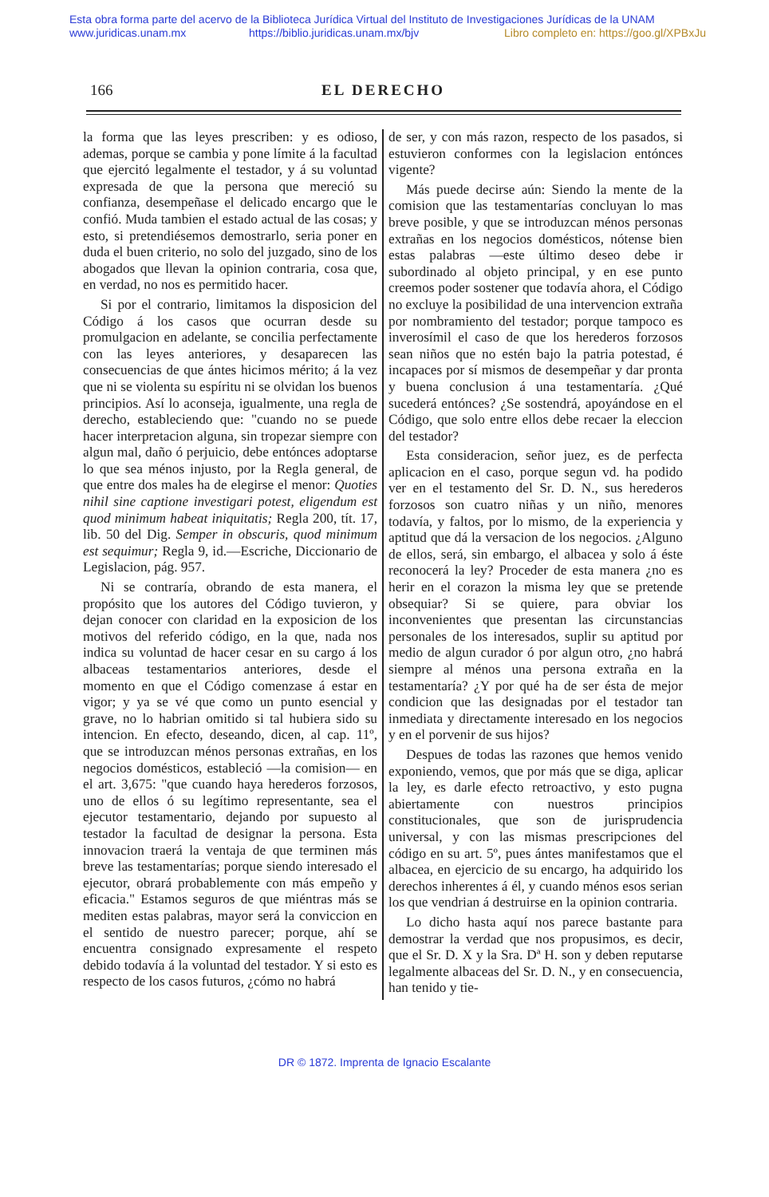Esta obra forma parte del acervo de la Biblioteca Jurídica Virtual del Instituto de Investigaciones Jurídicas de la UNAM
www.juridicas.unam.mx https://biblio.juridicas.unam.mx/bjv Libro completo en: https://goo.gl/XPBxJu
166 EL DERECHO
la forma que las leyes prescriben: y es odioso, ademas, porque se cambia y pone límite á la facultad que ejercitó legalmente el testador, y á su voluntad expresada de que la persona que mereció su confianza, desempeñase el delicado encargo que le confió. Muda tambien el estado actual de las cosas; y esto, si pretendiésemos demostrarlo, seria poner en duda el buen criterio, no solo del juzgado, sino de los abogados que llevan la opinion contraria, cosa que, en verdad, no nos es permitido hacer.
Si por el contrario, limitamos la disposicion del Código á los casos que ocurran desde su promulgacion en adelante, se concilia perfectamente con las leyes anteriores, y desaparecen las consecuencias de que ántes hicimos mérito; á la vez que ni se violenta su espíritu ni se olvidan los buenos principios. Así lo aconseja, igualmente, una regla de derecho, estableciendo que: "cuando no se puede hacer interpretacion alguna, sin tropezar siempre con algun mal, daño ó perjuicio, debe entónces adoptarse lo que sea ménos injusto, por la Regla general, de que entre dos males ha de elegirse el menor: Quoties nihil sine captione investigari potest, eligendum est quod minimum habeat iniquitatis; Regla 200, tít. 17, lib. 50 del Dig. Semper in obscuris, quod minimum est sequimur; Regla 9, id.—Escriche, Diccionario de Legislacion, pág. 957.
Ni se contraría, obrando de esta manera, el propósito que los autores del Código tuvieron, y dejan conocer con claridad en la exposicion de los motivos del referido código, en la que, nada nos indica su voluntad de hacer cesar en su cargo á los albaceas testamentarios anteriores, desde el momento en que el Código comenzase á estar en vigor; y ya se vé que como un punto esencial y grave, no lo habrian omitido si tal hubiera sido su intencion. En efecto, deseando, dicen, al cap. 11º, que se introduzcan ménos personas extrañas, en los negocios domésticos, estableció —la comision— en el art. 3,675: "que cuando haya herederos forzosos, uno de ellos ó su legítimo representante, sea el ejecutor testamentario, dejando por supuesto al testador la facultad de designar la persona. Esta innovacion traerá la ventaja de que terminen más breve las testamentarías; porque siendo interesado el ejecutor, obrará probablemente con más empeño y eficacia." Estamos seguros de que miéntras más se mediten estas palabras, mayor será la conviccion en el sentido de nuestro parecer; porque, ahí se encuentra consignado expresamente el respeto debido todavía á la voluntad del testador. Y si esto es respecto de los casos futuros, ¿cómo no habrá
de ser, y con más razon, respecto de los pasados, si estuvieron conformes con la legislacion entónces vigente?
Más puede decirse aún: Siendo la mente de la comision que las testamentarías concluyan lo mas breve posible, y que se introduzcan ménos personas extrañas en los negocios domésticos, nótense bien estas palabras —este último deseo debe ir subordinado al objeto principal, y en ese punto creemos poder sostener que todavía ahora, el Código no excluye la posibilidad de una intervencion extraña por nombramiento del testador; porque tampoco es inverosímil el caso de que los herederos forzosos sean niños que no estén bajo la patria potestad, é incapaces por sí mismos de desempeñar y dar pronta y buena conclusion á una testamentaría. ¿Qué sucederá entónces? ¿Se sostendrá, apoyándose en el Código, que solo entre ellos debe recaer la eleccion del testador?
Esta consideracion, señor juez, es de perfecta aplicacion en el caso, porque segun vd. ha podido ver en el testamento del Sr. D. N., sus herederos forzosos son cuatro niñas y un niño, menores todavía, y faltos, por lo mismo, de la experiencia y aptitud que dá la versacion de los negocios. ¿Alguno de ellos, será, sin embargo, el albacea y solo á éste reconocerá la ley? Proceder de esta manera ¿no es herir en el corazon la misma ley que se pretende obsequiar? Si se quiere, para obviar los inconvenientes que presentan las circunstancias personales de los interesados, suplir su aptitud por medio de algun curador ó por algun otro, ¿no habrá siempre al ménos una persona extraña en la testamentaría? ¿Y por qué ha de ser ésta de mejor condicion que las designadas por el testador tan inmediata y directamente interesado en los negocios y en el porvenir de sus hijos?
Despues de todas las razones que hemos venido exponiendo, vemos, que por más que se diga, aplicar la ley, es darle efecto retroactivo, y esto pugna abiertamente con nuestros principios constitucionales, que son de jurisprudencia universal, y con las mismas prescripciones del código en su art. 5º, pues ántes manifestamos que el albacea, en ejercicio de su encargo, ha adquirido los derechos inherentes á él, y cuando ménos esos serian los que vendrian á destruirse en la opinion contraria.
Lo dicho hasta aquí nos parece bastante para demostrar la verdad que nos propusimos, es decir, que el Sr. D. X y la Sra. Dª H. son y deben reputarse legalmente albaceas del Sr. D. N., y en consecuencia, han tenido y tie-
DR © 1872. Imprenta de Ignacio Escalante